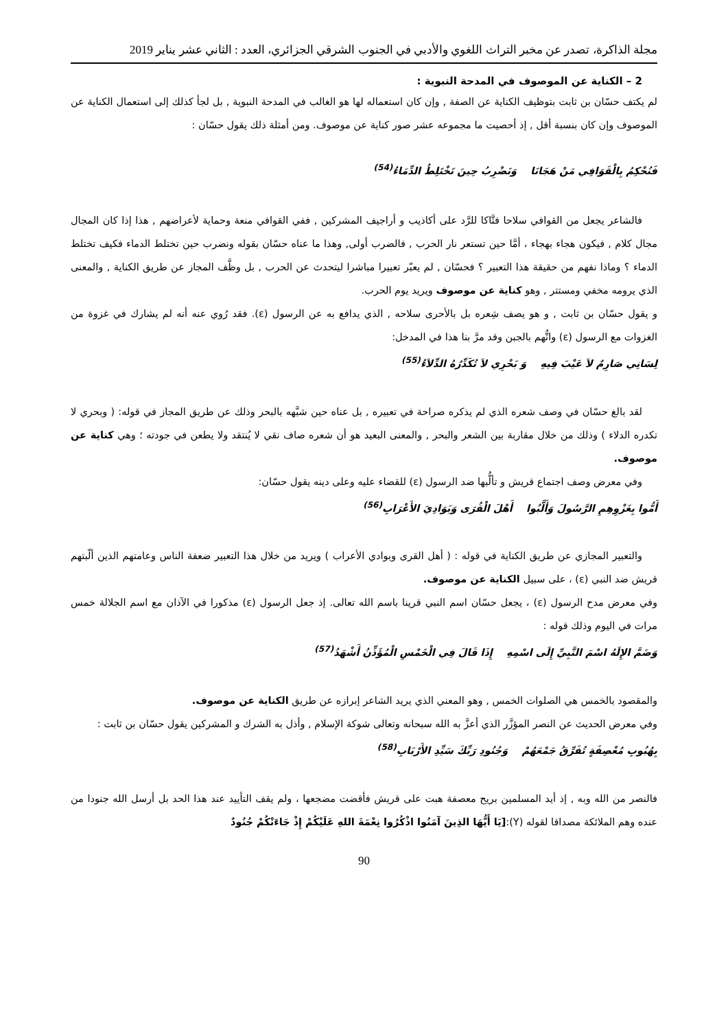مجلة الذاكرة، تصدر عن مخبر التراث اللغوي والأدبي في الجنوب الشرقي الجزائري، العدد : الثاني عشر يناير 2019
2 – الكناية عن الموصوف في المدحة النبوية :
لم يكتف حسّان بن ثابت بتوظيف الكناية عن الصفة , وإن كان استعماله لها هو الغالب في المدحة النبوية , بل لجأ كذلك إلى استعمال الكناية عن الموصوف وإن كان بنسبة أقل , إذ أحصيت ما مجموعه عشر صور كناية عن موصوف. ومن أمثلة ذلك يقول حسّان :
فَنُحْكِمُ بِالْقَوَافِي مَنْ هَجَانَا وَنَضْرِبُ حِينَ تَخْتَلِطُ الدِّمَاءُ<sup>(54)</sup>
فالشاعر يجعل من القوافي سلاحا فتَّاكا للرَّد على أكاذيب و أراجيف المشركين , ففي القوافي منعة وحماية لأعراضهم , هذا إذا كان المجال مجال كلام , فيكون هجاء بهجاء ، أمَّا حين تستعر نار الحرب , فالضرب أولى, وهذا ما عناه حسّان بقوله ونضرب حين تختلط الدماء فكيف تختلط الدماء ؟ وماذا نفهم من حقيقة هذا التعبير ؟ فحسّان , لم يعبّر تعبيرا مباشرا ليتحدث عن الحرب , بل وظَّف المجاز عن طريق الكناية , والمعنى الذي يرومه مخفي ومستتر , وهو كناية عن موصوف ويريد يوم الحرب.
و يقول حسّان بن ثابت , و هو يصف شِعره بل بالأحرى سلاحه , الذي يدافع به عن الرسول (ε). فقد رُوي عنه أنه لم يشارك في غزوة من الغزوات مع الرسول (ε) واتُّهم بالجبن وقد مرَّ بنا هذا في المدخل:
لِسَانِي صَارِمٌ لاَ عَيْبَ فِيهِ وَ بَحْرِي لاَ تُكَدِّرُهُ الدِّلاَءُ<sup>(55)</sup>
لقد بالغ حسّان في وصف شعره الذي لم يذكره صراحة في تعبيره , بل عناه حين شبَّهه بالبحر وذلك عن طريق المجاز في قوله: ( وبحري لا تكدره الدلاء ) وذلك من خلال مقاربة بين الشعر والبحر , والمعنى البعيد هو أن شعره صاف نقي لا يُنتقد ولا يطعن في جودته ؛ وهي كناية عن موصوف.
وفي معرض وصف اجتماع قريش و تألُّبها ضد الرسول (ε) للقضاء عليه وعلى دينه يقول حسّان:
أَمُّوا بِغَزْوِهِمِ الرَّسُولَ وَأَلَّبُوا أَهْلَ الْقُرَى وَبَوَادِيَ الأَعْرَابِ<sup>(56)</sup>
والتعبير المجازي عن طريق الكناية في قوله : ( أهل القرى وبوادي الأعراب ) ويريد من خلال هذا التعبير ضعفة الناس وعامتهم الذين ألّبتهم قريش ضد النبي (ε) ، على سبيل الكناية عن موصوف.
وفي معرض مدح الرسول (ε) ، يجعل حسّان اسم النبي قرينا باسم الله تعالى. إذ جعل الرسول (ε) مذكورا في الآذان مع اسم الجلالة خمس مرات في اليوم وذلك قوله :
وَضَمَّ الإِلَهُ اسْمَ النَّبِيِّ إِلَى اسْمِهِ إِذَا قَالَ فِي الْخَمْسِ الْمُؤَذِّنُ أَشْهَدُ<sup>(57)</sup>
والمقصود بالخمس هي الصلوات الخمس , وهو المعني الذي يريد الشاعر إبرازه عن طريق الكناية عن موصوف.
وفي معرض الحديث عن النصر المؤزَّر الذي أعزَّ به الله سبحانه وتعالى شوكة الإسلام , وأذل به الشرك و المشركين يقول حسّان بن ثابت :
بِهُبُوبِ مُعْصِفَةٍ تُفَرِّقُ جَمْعَهُمْ وَجُنُودِ رَبِّكَ سَيِّدِ الأَرْبَابِ<sup>(58)</sup>
فالنصر من الله وبه , إذ أيد المسلمين بريح معصفة هبت على قريش فأقضت مضجعها ، ولم يقف التأييد عند هذا الحد بل أرسل الله جنودا من عنده وهم الملائكة مصداقا لقوله (Y):[يَا أَيُّهَا الذِينَ آمَنُوا اذْكُرُوا نِعْمَةَ اللهِ عَلَيْكُمْ إِذْ جَاءَتْكُمْ جُنُودٌ
90